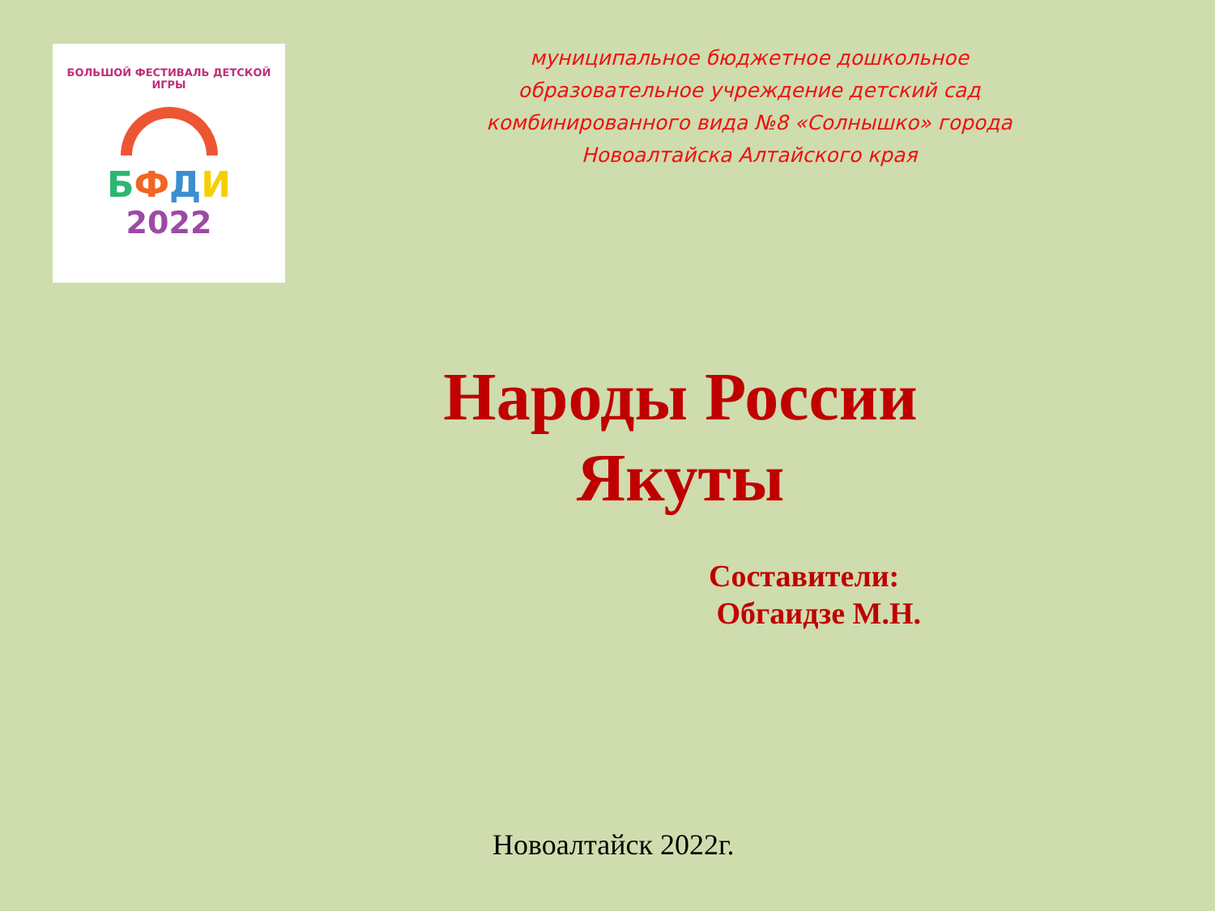БОЛЬШОЙ ФЕСТИВАЛЬ ДЕТСКОЙ ИГРЫ
БФДИ
2022
муниципальное бюджетное дошкольное
образовательное учреждение детский сад
комбинированного вида №8 «Солнышко» города
Новоалтайска Алтайского края
Народы России
Якуты
Составители:
Обгаидзе М.Н.
Новоалтайск 2022г.